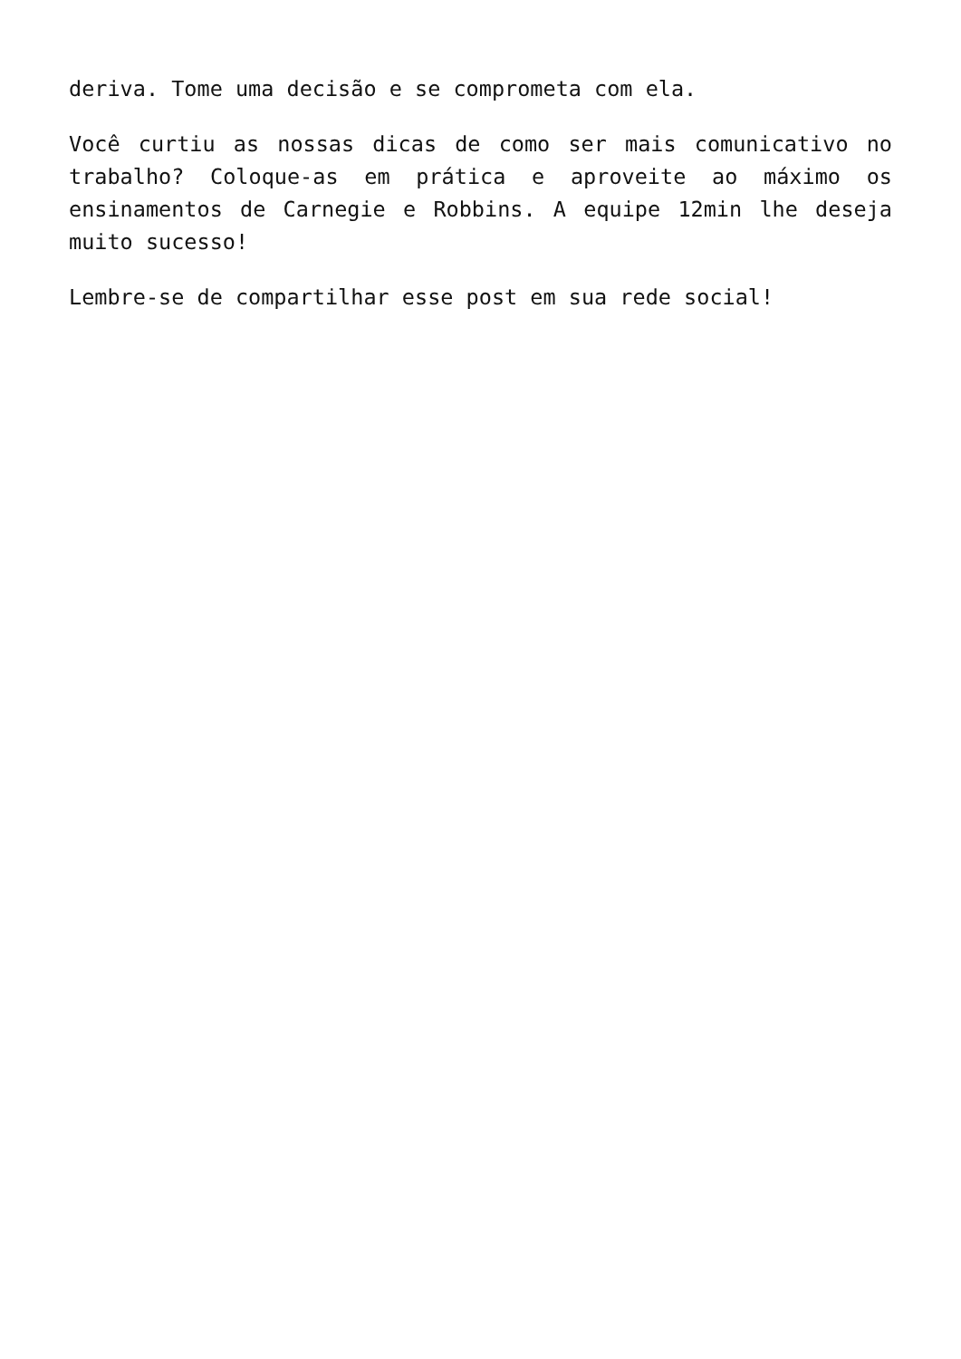deriva. Tome uma decisão e se comprometa com ela.
Você curtiu as nossas dicas de como ser mais comunicativo no trabalho? Coloque-as em prática e aproveite ao máximo os ensinamentos de Carnegie e Robbins. A equipe 12min lhe deseja muito sucesso!
Lembre-se de compartilhar esse post em sua rede social!